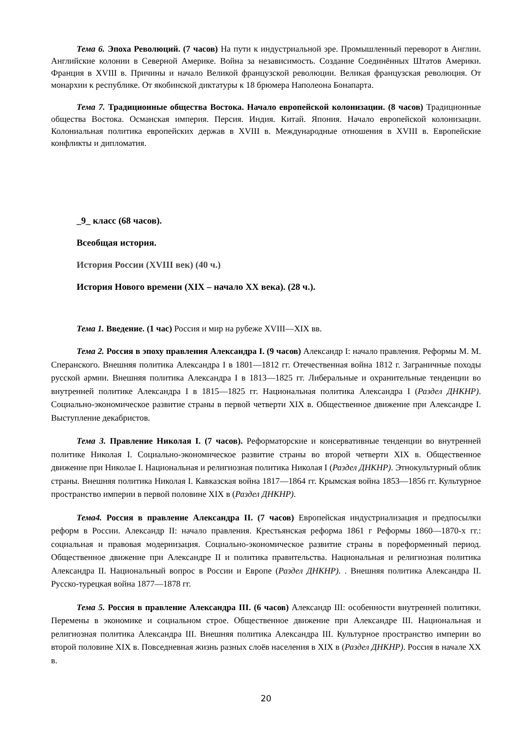Тема 6. Эпоха Революций. (7 часов) На пути к индустриальной эре. Промышленный переворот в Англии. Английские колонии в Северной Америке. Война за независимость. Создание Соединённых Штатов Америки. Франция в XVIII в. Причины и начало Великой французской революции. Великая французская революция. От монархии к республике. От якобинской диктатуры к 18 брюмера Наполеона Бонапарта.
Тема 7. Традиционные общества Востока. Начало европейской колонизации. (8 часов) Традиционные общества Востока. Османская империя. Персия. Индия. Китай. Япония. Начало европейской колонизации. Колониальная политика европейских держав в XVIII в. Международные отношения в XVIII в. Европейские конфликты и дипломатия.
_9_ класс (68 часов).
Всеобщая история.
История России (XVIII век) (40 ч.)
История Нового времени (XIX – начало XX века). (28 ч.).
Тема 1. Введение. (1 час) Россия и мир на рубеже XVIII—XIX вв.
Тема 2. Россия в эпоху правления Александра I. (9 часов) Александр I: начало правления. Реформы М. М. Сперанского. Внешняя политика Александра I в 1801—1812 гг. Отечественная война 1812 г. Заграничные походы русской армии. Внешняя политика Александра I в 1813—1825 гг. Либеральные и охранительные тенденции во внутренней политике Александра I в 1815—1825 гг. Национальная политика Александра I (Раздел ДНКНР). Социально-экономическое развитие страны в первой четверти XIX в. Общественное движение при Александре I. Выступление декабристов.
Тема 3. Правление Николая I. (7 часов). Реформаторские и консервативные тенденции во внутренней политике Николая I. Социально-экономическое развитие страны во второй четверти XIX в. Общественное движение при Николае I. Национальная и религиозная политика Николая I (Раздел ДНКНР). Этнокультурный облик страны. Внешняя политика Николая I. Кавказская война 1817—1864 гг. Крымская война 1853—1856 гг. Культурное пространство империи в первой половине XIX в (Раздел ДНКНР).
Тема4. Россия в правление Александра II. (7 часов) Европейская индустриализация и предпосылки реформ в России. Александр II: начало правления. Крестьянская реформа 1861 г Реформы 1860—1870-х гг.: социальная и правовая модернизация. Социально-экономическое развитие страны в пореформенный период. Общественное движение при Александре II и политика правительства. Национальная и религиозная политика Александра II. Национальный вопрос в России и Европе (Раздел ДНКНР). . Внешняя политика Александра II. Русско-турецкая война 1877—1878 гг.
Тема 5. Россия в правление Александра III. (6 часов) Александр III: особенности внутренней политики. Перемены в экономике и социальном строе. Общественное движение при Александре III. Национальная и религиозная политика Александра III. Внешняя политика Александра III. Культурное пространство империи во второй половине XIX в. Повседневная жизнь разных слоёв населения в XIX в (Раздел ДНКНР). Россия в начале XX в.
20